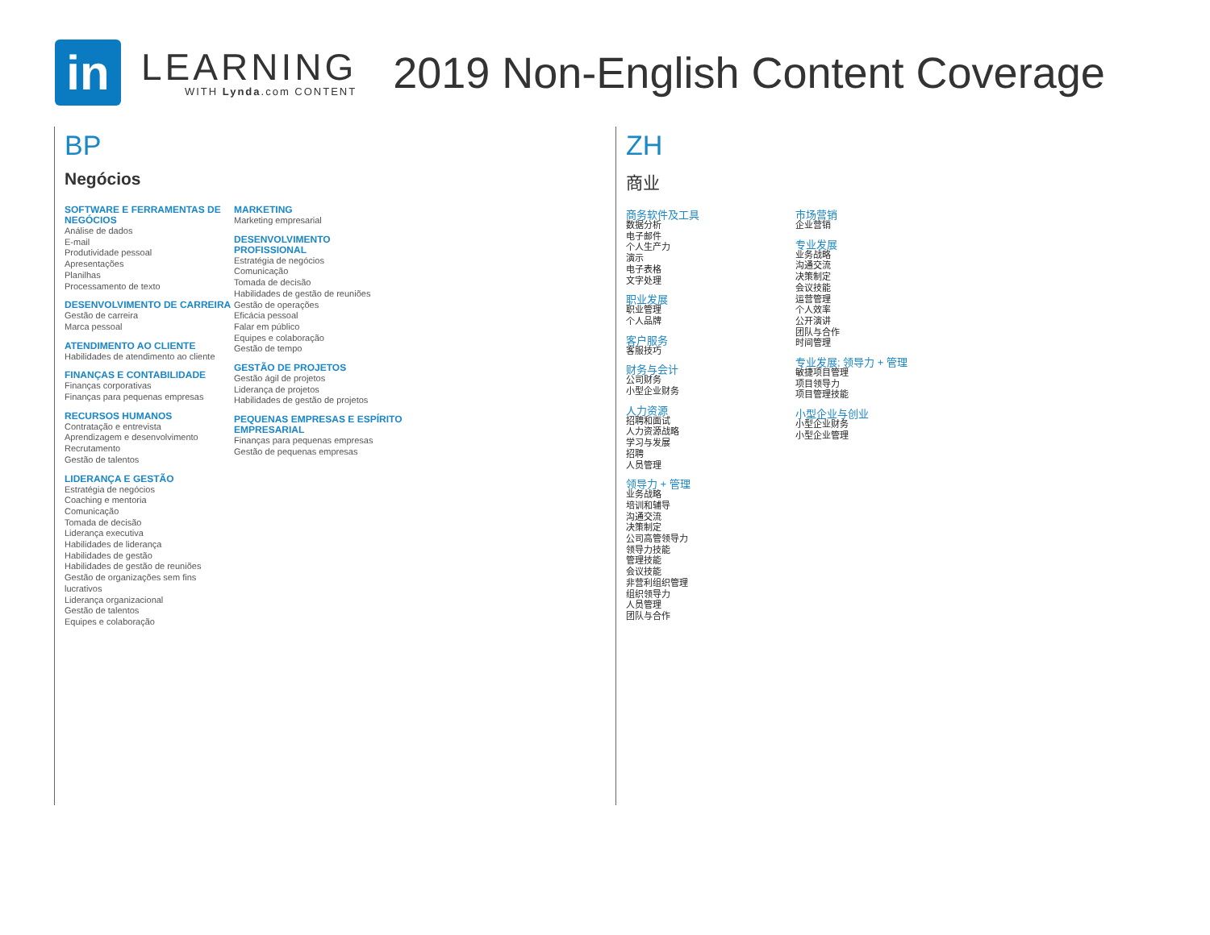in
LEARNING
WITH Lynda.com CONTENT
2019 Non-English Content Coverage
BP
Negócios
SOFTWARE E FERRAMENTAS DE NEGÓCIOS
Análise de dados
E-mail
Produtividade pessoal
Apresentações
Planilhas
Processamento de texto
DESENVOLVIMENTO DE CARREIRA
Gestão de carreira
Marca pessoal
ATENDIMENTO AO CLIENTE
Habilidades de atendimento ao cliente
FINANÇAS E CONTABILIDADE
Finanças corporativas
Finanças para pequenas empresas
RECURSOS HUMANOS
Contratação e entrevista
Aprendizagem e desenvolvimento
Recrutamento
Gestão de talentos
LIDERANÇA E GESTÃO
Estratégia de negócios
Coaching e mentoria
Comunicação
Tomada de decisão
Liderança executiva
Habilidades de liderança
Habilidades de gestão
Habilidades de gestão de reuniões
Gestão de organizações sem fins lucrativos
Liderança organizacional
Gestão de talentos
Equipes e colaboração
MARKETING
Marketing empresarial
DESENVOLVIMENTO PROFISSIONAL
Estratégia de negócios
Comunicação
Tomada de decisão
Habilidades de gestão de reuniões
Gestão de operações
Eficácia pessoal
Falar em público
Equipes e colaboração
Gestão de tempo
GESTÃO DE PROJETOS
Gestão ágil de projetos
Liderança de projetos
Habilidades de gestão de projetos
PEQUENAS EMPRESAS E ESPÍRITO EMPRESARIAL
Finanças para pequenas empresas
Gestão de pequenas empresas
ZH
商业
商务软件及工具
数据分析
电子邮件
个人生产力
演示
电子表格
文字处理
职业发展
职业管理
个人品牌
客户服务
客服技巧
财务与会计
公司财务
小型企业财务
人力资源
招聘和面试
人力资源战略
学习与发展
招聘
人员管理
领导力 + 管理
业务战略
培训和辅导
沟通交流
决策制定
公司高管领导力
领导力技能
管理技能
会议技能
非营利组织管理
组织领导力
人员管理
团队与合作
市场营销
企业营销
专业发展
业务战略
沟通交流
决策制定
会议技能
运营管理
个人效率
公开演讲
团队与合作
时间管理
专业发展; 领导力 + 管理
敏捷项目管理
项目领导力
项目管理技能
小型企业与创业
小型企业财务
小型企业管理